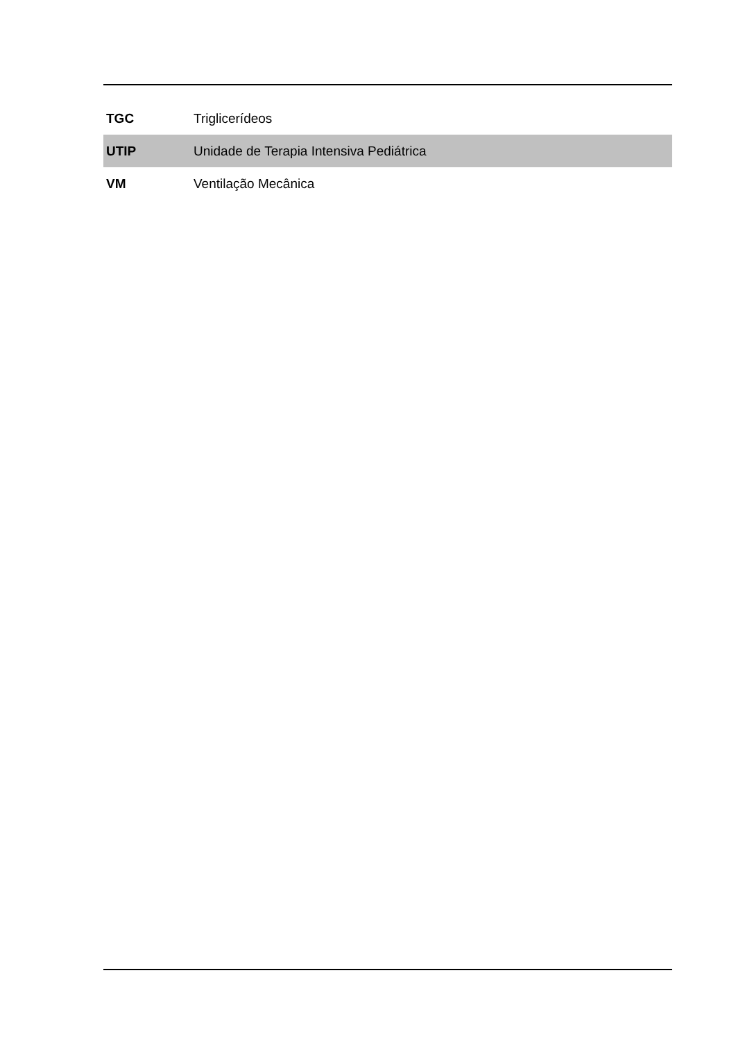| TGC | Triglicerídeos |
| UTIP | Unidade de Terapia Intensiva Pediátrica |
| VM | Ventilação Mecânica |